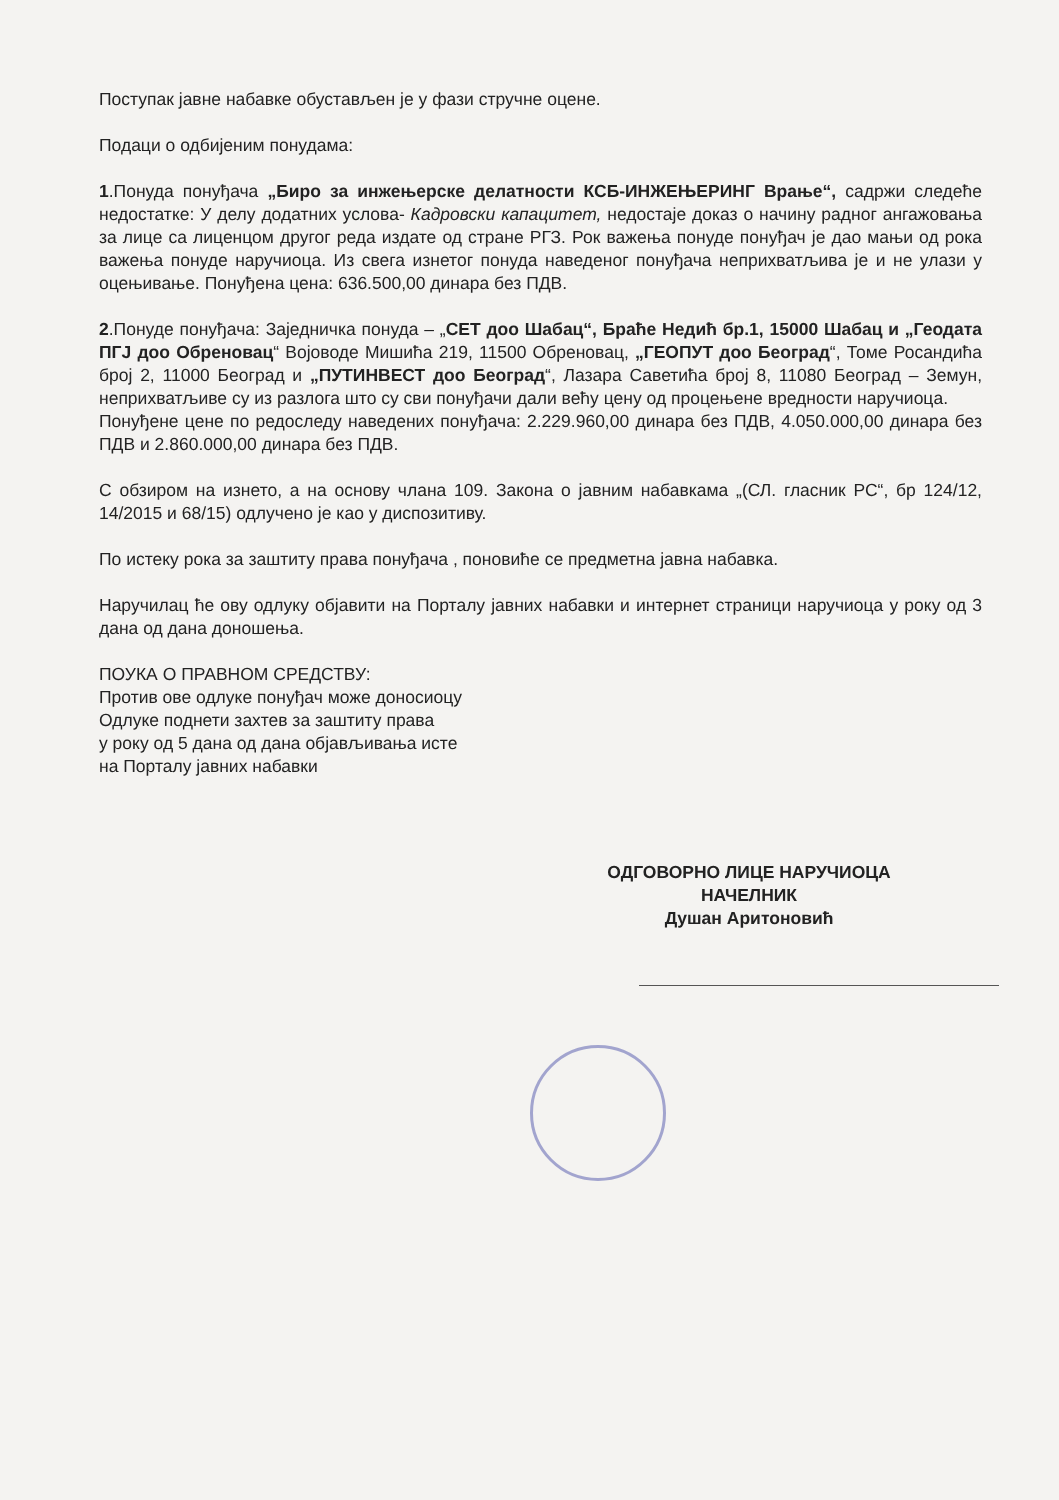Поступак јавне набавке обустављен је у фази стручне оцене.
Подаци о одбијеним понудама:
1.Понуда понуђача „Биро за инжењерске делатности КСБ-ИНЖЕЊЕРИНГ Врање“, садржи следеће недостатке: У делу додатних услова- Кадровски капацитет, недостаје доказ о начину радног ангажовања за лице са лиценцом другог реда издате од стране РГЗ. Рок важења понуде понуђач је дао мањи од рока важења понуде наручиоца. Из свега изнетог понуда наведеног понуђача неприхватљива је и не улази у оцењивање. Понуђена цена: 636.500,00 динара без ПДВ.
2.Понуде понуђача: Заједничка понуда – „СЕТ доо Шабац“, Браће Недић бр.1, 15000 Шабац и „Геодата ПГЈ доо Обреновац“ Војоводе Мишића 219, 11500 Обреновац, „ГЕОПУТ доо Београд“, Томе Росандића број 2, 11000 Београд и „ПУТИНВЕСТ доо Београд“, Лазара Саветића број 8, 11080 Београд – Земун, неприхватљиве су из разлога што су сви понуђачи дали већу цену од процењене вредности наручиоца.
Понуђене цене по редоследу наведених понуђача: 2.229.960,00 динара без ПДВ, 4.050.000,00 динара без ПДВ и 2.860.000,00 динара без ПДВ.
С обзиром на изнето, а на основу члана 109. Закона о јавним набавкама „(СЛ. гласник РС“, бр 124/12, 14/2015 и 68/15) одлучено је као у диспозитиву.
По истеку рока за заштиту права понуђача , поновиће се предметна јавна набавка.
Наручилац ће ову одлуку објавити на Порталу јавних набавки и интернет страници наручиоца у року од 3 дана од дана доношења.
ПОУКА О ПРАВНОМ СРЕДСТВУ:
Против ове одлуке понуђач може доносиоцу
Одлуке поднети захтев за заштиту права
у року од 5 дана од дана објављивања исте
на Порталу јавних набавки
ОДГОВОРНО ЛИЦЕ НАРУЧИОЦА
НАЧЕЛНИК
Душан Аритоновић